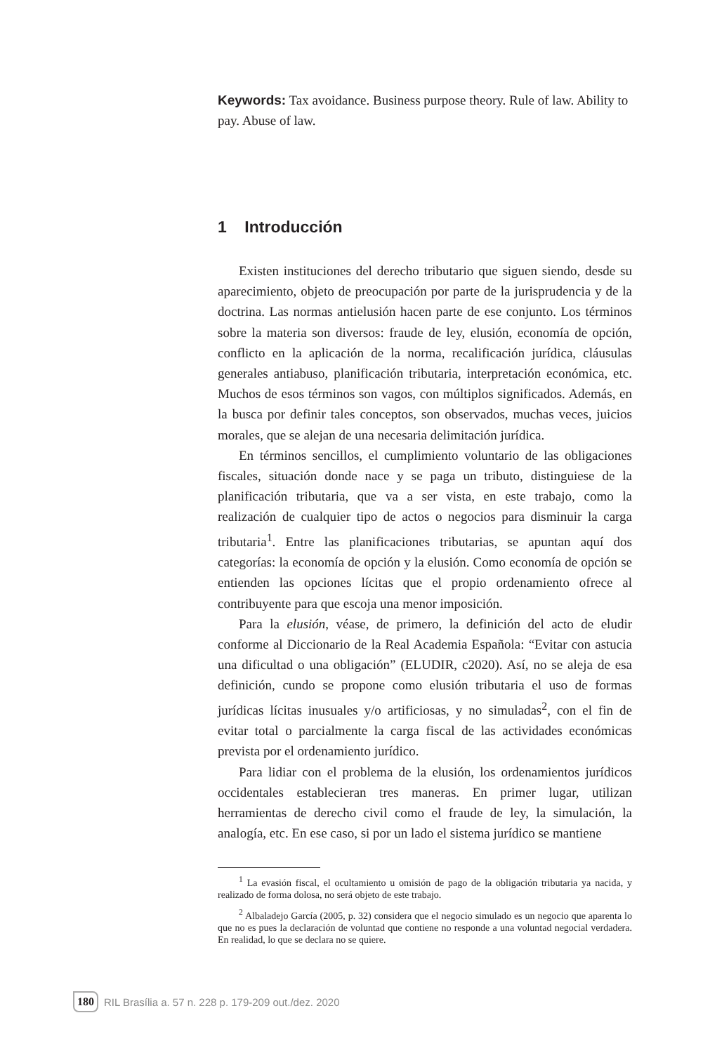Keywords: Tax avoidance. Business purpose theory. Rule of law. Ability to pay. Abuse of law.
1 Introducción
Existen instituciones del derecho tributario que siguen siendo, desde su aparecimiento, objeto de preocupación por parte de la jurisprudencia y de la doctrina. Las normas antielusión hacen parte de ese conjunto. Los términos sobre la materia son diversos: fraude de ley, elusión, economía de opción, conflicto en la aplicación de la norma, recalificación jurídica, cláusulas generales antiabuso, planificación tributaria, interpretación económica, etc. Muchos de esos términos son vagos, con múltiplos significados. Además, en la busca por definir tales conceptos, son observados, muchas veces, juicios morales, que se alejan de una necesaria delimitación jurídica.
En términos sencillos, el cumplimiento voluntario de las obligaciones fiscales, situación donde nace y se paga un tributo, distinguiese de la planificación tributaria, que va a ser vista, en este trabajo, como la realización de cualquier tipo de actos o negocios para disminuir la carga tributaria<sup>1</sup>. Entre las planificaciones tributarias, se apuntan aquí dos categorías: la economía de opción y la elusión. Como economía de opción se entienden las opciones lícitas que el propio ordenamiento ofrece al contribuyente para que escoja una menor imposición.
Para la elusión, véase, de primero, la definición del acto de eludir conforme al Diccionario de la Real Academia Española: “Evitar con astucia una dificultad o una obligación” (ELUDIR, c2020). Así, no se aleja de esa definición, cundo se propone como elusión tributaria el uso de formas jurídicas lícitas inusuales y/o artificiosas, y no simuladas<sup>2</sup>, con el fin de evitar total o parcialmente la carga fiscal de las actividades económicas prevista por el ordenamiento jurídico.
Para lidiar con el problema de la elusión, los ordenamientos jurídicos occidentales establecieran tres maneras. En primer lugar, utilizan herramientas de derecho civil como el fraude de ley, la simulación, la analogía, etc. En ese caso, si por un lado el sistema jurídico se mantiene
<sup>1</sup> La evasión fiscal, el ocultamiento u omisión de pago de la obligación tributaria ya nacida, y realizado de forma dolosa, no será objeto de este trabajo.
<sup>2</sup> Albaladejo García (2005, p. 32) considera que el negocio simulado es un negocio que aparenta lo que no es pues la declaración de voluntad que contiene no responde a una voluntad negocial verdadera. En realidad, lo que se declara no se quiere.
180 RIL Brasília a. 57 n. 228 p. 179-209 out./dez. 2020